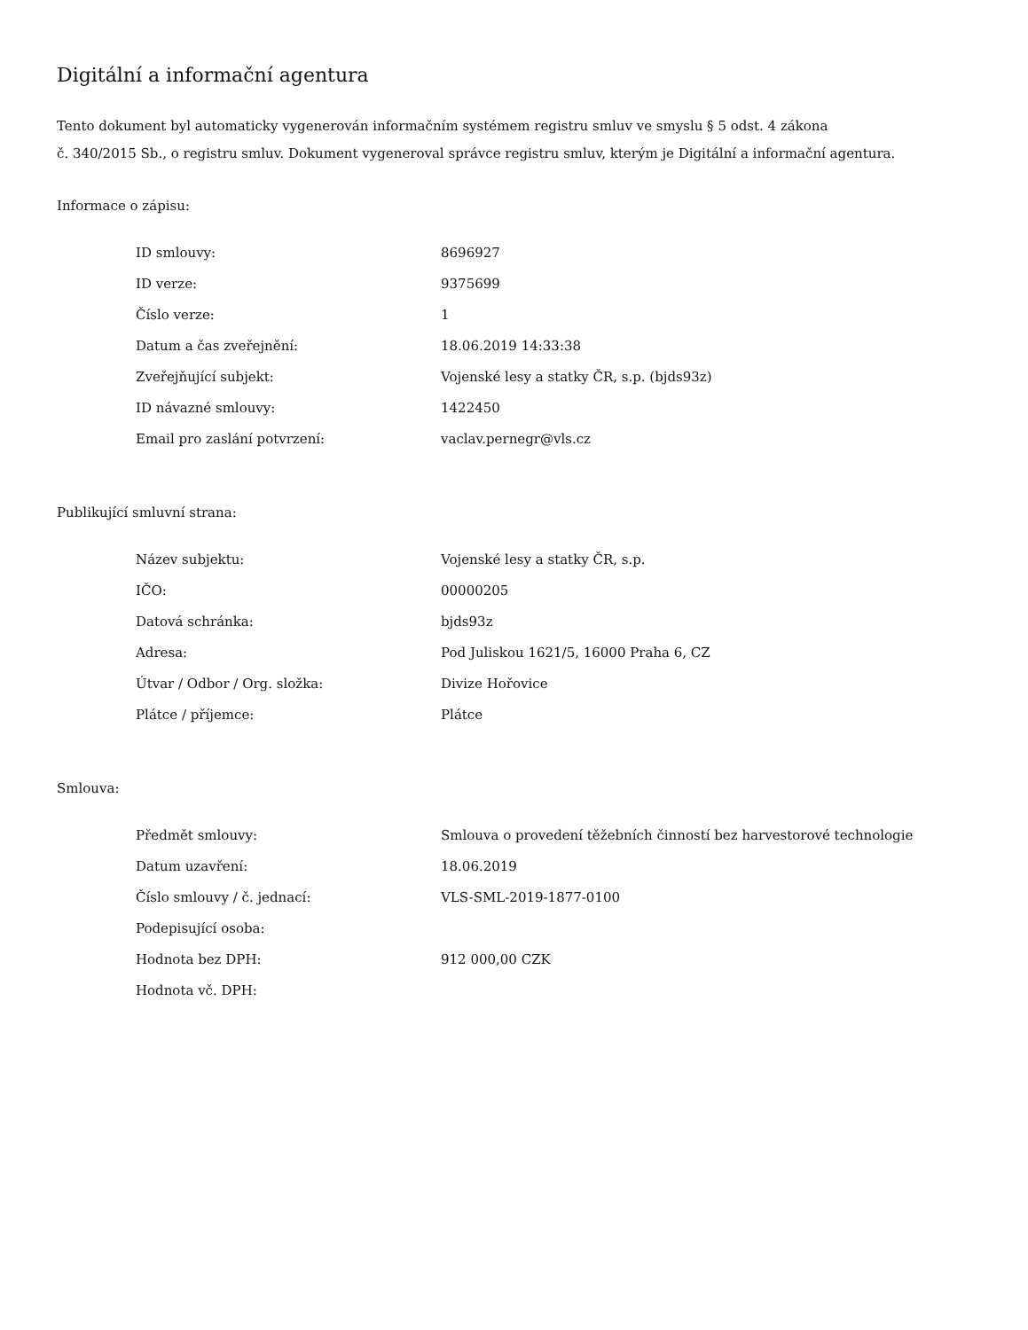Digitální a informační agentura
Tento dokument byl automaticky vygenerován informačním systémem registru smluv ve smyslu § 5 odst. 4 zákona
č. 340/2015 Sb., o registru smluv. Dokument vygeneroval správce registru smluv, kterým je Digitální a informační agentura.
Informace o zápisu:
| ID smlouvy: | 8696927 |
| ID verze: | 9375699 |
| Číslo verze: | 1 |
| Datum a čas zveřejnění: | 18.06.2019 14:33:38 |
| Zveřejňující subjekt: | Vojenské lesy a statky ČR, s.p. (bjds93z) |
| ID návazné smlouvy: | 1422450 |
| Email pro zaslání potvrzení: | vaclav.pernegr@vls.cz |
Publikující smluvní strana:
| Název subjektu: | Vojenské lesy a statky ČR, s.p. |
| IČO: | 00000205 |
| Datová schránka: | bjds93z |
| Adresa: | Pod Juliskou 1621/5, 16000 Praha 6, CZ |
| Útvar / Odbor / Org. složka: | Divize Hořovice |
| Plátce / příjemce: | Plátce |
Smlouva:
| Předmět smlouvy: | Smlouva o provedení těžebních činností bez harvestorové technologie |
| Datum uzavření: | 18.06.2019 |
| Číslo smlouvy / č. jednací: | VLS-SML-2019-1877-0100 |
| Podepisující osoba: | |
| Hodnota bez DPH: | 912 000,00 CZK |
| Hodnota vč. DPH: | |